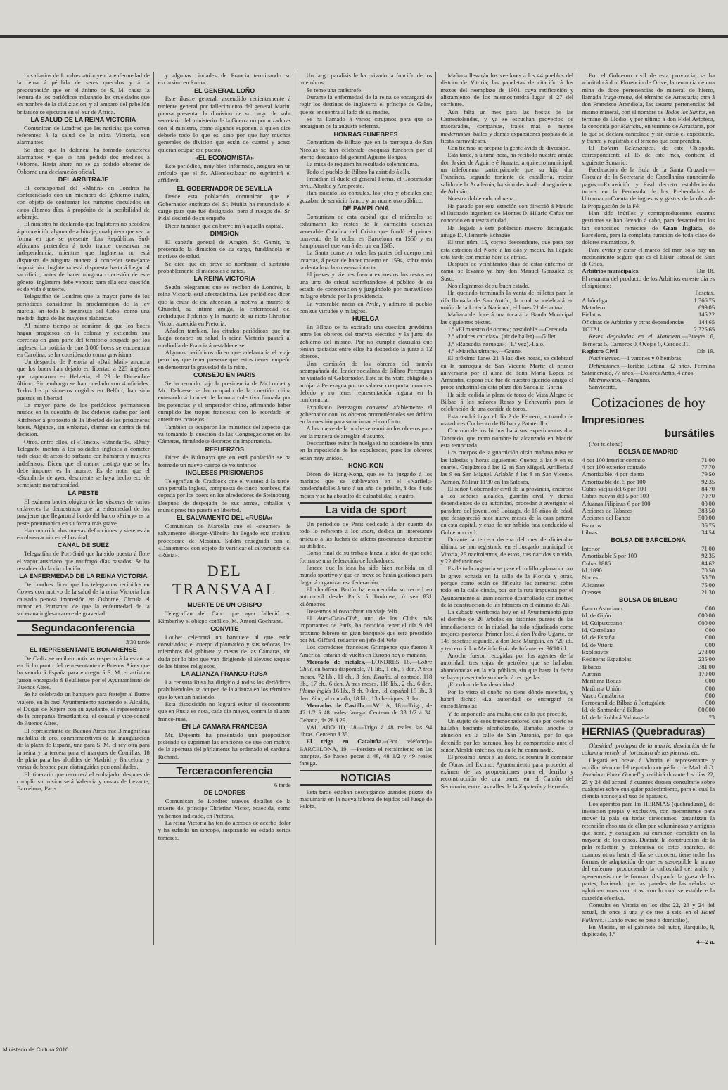Los diarios de Londres atribuyen la enfermedad de la reina á pérdida de seres queridos y á la preocupación que en el ánimo de S. M. causa la lectura de los periódicos relatando las crueldades que en nombre de la civilziación, y al amparo del pabellón británico se ejecutan en el Sur de Africa.
LA SALUD DE LA REINA VICTORIA
Comunican de Londres que las noticias que corren referentes á la salud de la reina Victoria, son alarmantes.
Se dice que la dolencia ha tomado caracteres alarmantes y que se han pedido dos médicos á Osborne. Hasta ahora no se ga podido obtener de Osborne una declaración oficial.
DEL ARBITRAJE
El corresponsal del «Matin» en Londres ha conferenciado con un miembro del gobierno inglés, con objeto de confirmar los rumores circulados en estos últimos días, á propósito de la posibilidad de arbitraje.
El ministro ha declarado que Inglaterra no accederá á proposición alguna de arbitraje, cualquiera que sea la forma en que se presente. Las Repúblicas Sud-africanas pretenden á todo trance conservar su independencia, mientras que Inglaterra no está dispuesta de ninguna manera á conceder semejante imposición. Inglaterra está dispuesta hasta á llegar al sacrificio, antes de hacer ninguna concesión de este género. Inglaterra debe vencer: para ella esta cuestión es de vida ó muerte.
Telegrafían de Londres que la mayor parte de los periódicos consideran la proclamación de la ley marcial en toda la península del Cabo, como una medida digna de las mayores alabanzas.
Al mismo tiempo se admiran de que los boers hagan progresos en la colonia y extiendan sus correrías en gran parte del territorio ocupado por los ingleses. La noticia de que 3.000 boers se encuentran en Carolina, se ha considerado como gravísima.
Un despacho de Pretoria al «Dail Mail» anuncia que los boers han dejado en libertad á 225 ingleses que capturaron en Helvetia, el 29 de Diciembre último. Sin embargo se han quedado con 4 oficiales. Todos los prisioneros cogidos en Belfart, han sido puestos en libertad.
La mayor parte de los periódicos permanecen mudos en la cuestión de las órdenes dadas por lord Kitchener á propósito de la libertad de los prisioneros boers. Algunos, sin embargo, claman en contra de tal decisión.
Otros, entre ellos, el «Times», «Standard», «Daily Telegrat» incitan á los soldados ingleses á cometer toda clase de actos de barbarie con hombres y mujeres indefensos. Dicen que el menor castigo que se les debe imponer es la muerte. Es de notar que el «Standard» de ayer, desmiente se haya hecho eco de semejante monstruosidad.
LA PESTE
El exámen bacteriológico de las visceras de varios cadáveres ha demostrado que la enfermedad de los pasajeros que llegaron á bordo del barco «Friary» es la peste pneumonica en su forma más grave.
Han ocurrido dos nuevas defunciones y siete están en observación en el hospital.
CANAL DE SUEZ
Telegrafían de Port-Said que ha sido puesto á flote el vapor austriaco que naufragó días pasados. Se ha restablecido la circulación.
LA ENFERMEDAD DE LA REINA VICTORIA
De Londres dicen que los telegramas recibidos en Cowes con motivo de la salud de la reina Victoria han causado penosa impresión en Osborne. Circula el rumor en Portsmou de que la enfermedad de la soberana inglesa carece de gravedad.
Segundaconferencia
3'30 tarde
EL REPRESENTANTE BONARENSE
De Cadiz se reciben noticias respecto á la estancia en dicho punto del representante de Buenos Aires que ha venido á España para entregar á S. M. el artístico jarron encargado á Beullierue por el Ayuntamiento de Buenos Aires.
Se ha celebrado un banquete para festejar al ilustre viajero, en la casa Ayuntamiento asistiendo el Alcalde, el Duque de Nájera con su ayudante, el representante de la compañía Trasatlántica, el consul y vice-consul de Buenos Aires.
El representante de Buenos Aires trae 3 magnificas medallas de oro, conmemorativas de la inauguracion de la plaza de España, una para S. M. el rey otra para la reina y la tercera para el marques de Comillas, 18 de plata para los alcaldes de Madrid y Barcelona y varias de bronce para distinguidas personalidades.
El itinerario que recorrerá el embajador despues de cumplir su mision será Valencia y costas de Levante, Barcelona, Paris
y algunas ciudades de Francia terminando su excursion en Roma.
EL GENERAL LOÑO
Este ilustre general, ascendido recientemente á teniente general por fallecimiento del general Marin, piensa presentar la dimision de su cargo de sub-secretario del ministerio de la Guerra no por rozaduras con el ministro, como algunos suponen, á quien dice deberle todo lo que es, sino por que hay muchos generales de division que están de cuartel y acaso quieran ocupar ese puesto.
«EL ECONOMISTA»
Este periódico, muy bien informado, asegura en un artículo que el Sr. Allendesalazar no suprimirá el affidavit.
EL GOBERNADOR DE SEVILLA
Desde esta población comunican que el Gobernador sustituto del Sr. Muñiz ha renunciado el cargo para que fué designado, pero á ruegos del Sr. Pidal desistió de su empeño.
Dicen también que en breve irá á aquella capital.
DIMISION
El capitán general de Aragón, Sr. Gamir, ha presentado la dimisión de su cargo, fundándola en motivos de salud.
Se dice que en breve se nombrará el sustituto, probablemente el miércoles ó antes.
LA REINA VICTORIA
Según telegramas que se reciben de Londres, la reina Victoria está afectadísima. Los periódicos dicen que la causa de esa afección la motiva la muerte de Churchil, su íntima amiga, la enfermedad del archiduque Federico y la muerte de su nieto Christian Victor, acaecida en Pretoria.
Añaden tambien, los citados periódicos que tan luego recobre su salud la reina Victoria pasará al mediodía de Francia á restablecerse.
Algunos periódicos dicen que adelantaría el viaje pero hay que tener presente que estos tienen empeño en demostrar la gravedad de la reina.
CONSEJO EN PARIS
Se ha reunido bajo la presidencia de Mr.Loubet y Mr. Delcasse se ha ocupado de la cuestión china enterando á Loubet de la nota colectiva firmada por las potencias y el emperador chino, afirmando haber cumplido las tropas francesas con lo acordado en anteriores consejos.
Tambien se ocuparon los ministros del aspecto que va tomando la cuestión de las Congregaciones en las Cámaras, firmándose decretos sin importancia.
REFUERZOS
Dicen de Buluxayo qne en está población se ha formado un nuevo cuerpo de voluntarios.
INGLESES PRISIONEROS
Telegrafían de Craddock qne el viernes á la tarde, una patrulla inglesa, compuesta de cinco hombres, fué copada por los boers en los alrededores de Steinoburg. Después de despojada de sus armas, caballos y municipnes fué puesta en libertad.
EL SALVAMENTO DEL «RUSIA»
Comunican de Marsella que el «steamer» de salvamento «Berger-Vilhein» ha llegado esta mañana procedente de Messina. Saldrá enseguida con el «Danemark» con objeto de verificar el salvamento del «Rusia».
DEL TRANSVAAL
MUERTE DE UN OBISPO
Telegrafían del Cabo que ayer falleció en Kimberley el obispo cotólico, M. Antoni Gochrane.
CONVITE
Loubet celebrará un banquete al que están convidados; el cuerpo diplomático y sus señoras, los miembros del gabinete y mesas de las Cámaras, sin duda por lo bien que van dirigiendo el alevoso saqueo de los bienes religiosos.
LA ALIANZA FRANCO-RUSA
La censura Rusa ha dirigido á todos los deriódicos prahibiéndoles se ocupen de la alianza en los términos que lo venian haciendo.
Esta disposición no logrará evitar el descontento que en Rusia se nota, cada dia mayor, contra la alianza franco-rusa.
EN LA CAMARA FRANCESA
Mr. Dejeante ha presentado una proposicion pidiendo se supriman las oraciones de que con motivo de la apertura del párlaments ha ordenado el cardenal Richard.
Terceraconferencia
6 tarde
DE LONDRES
Comunican de Londres nuevos detalles de la muerte del príncipe Christian Victor, acaecida, como ya hemos indicado, en Pretoria.
La reina Victoria ha tenido accesos de acerbo dolor y ha sufrido un síncope, inspirando su estado serios temores.
Un largo paralisis le ha privado la función de los miembros.
Se teme una catástrofe.
Durante la enfermedad de la reina se encargará de regir los destinos de Inglaterra el príncipe de Gales, que se encuentra al lado de su madre.
Se ha llamado á varios cirujanos para que se encarguen de la augusta enferma.
HONRAS FUNEBRES
Comunican de Bilbao que en la parroquia de San Nicolás se han celebrado exequias fúnebres por el eterno descanso del general Aguirre Bengoa.
La misa de requiem ha resultado solemnísima.
Todo el pueblo de Bilbao ha asistido á ella.
Presidían el duelo el general Porras, el Gobernador civil, Alcalde y Arcipreste.
Han asistido los cónsules, los jefes y oficiales que gozaban de servicio franco y un numeroso público.
DE PAMPLONA
Comunican de esta capital que el miércoles se exhumarán los restos de la carmelita descalza venerable Catalina del Cristo que fundó el primer convento de la orden en Barcelona en 1550 y en Pamplona el que van á derruir en 1583.
La Santa conserva todas las partes del cuerpo casi intactas, á pesar de haber muerto en 1594, sobre todo la dentadura la conserva intacta.
El jueves y viernes fueron expuestos los restos en una urna de cristal asombrándose el público de su estado de conservacion y juzgándolo por maravilloso milagro obrado por la providencia.
La venerable nació en Avila, y admiró al pueblo con sus virtudes y milagros.
HUELGA
En Bilbao se ha excitado una cuestion gravísima entre los obreros del tranvía eléctrico y la junta de gobierno del mismo. Por no cumplir clausulas que tenian pactadas entre ellos ha despedido la junta á 12 obreros.
Una comisión de los obreros del tranvía acompañada del leader socialista de Bilbao Perezagua ha visitado al Gobernador. Este se ha visto obligado á arrojar á Perezagua por no saberse comportar como es debido y no tener representación alguna en la conferencia.
Expulsado Perezagua conversó afablemente el gobernador con los obreros prometiéndoles ser árbitro en la cuestión para solucionar el conflicto.
A las nueve de la noche se reunirán los obreros para ver la manera de arreglar el asunto.
Desconfiase evitar la huelga si no consiente la junta en la reposición de los expulsados, pues los obreros están muy unidos.
HONG-KON
Dicen de Hong-Kong, que se ha juzgado á los marinos que se sublevaron en el «Narfiel;» condenándoles á uno á un año de prisión, á dos á seis méses y se ha absuelto de culpabilidad a cuatro.
La vida de sport
Un periódico de París dedicado á dar cuenta de todo lo referente á los sport, dedica un interesante artículo á las luchas de atletas procurando demostrar su utilidad.
Como final de su trabajo lanza la idea de que debe formarse una federación de luchadores.
Parece que la idea ha sido bien recibida en el mundo sportivo y que en breve se harán gestiones para llegar á organizar esa federación.
El chauffeur Bertín ha emprendido su record en automovil desde París á Toulouse, ó sea 831 kilómetros.
Deseamos al recordman un viaje feliz.
El Auto-Ciclo-Club, uno de los Clubs más importantes de París, ha decidido tener el día 9 del próximo febrero un gran banquete que será presidido por M. Giffard, redactor en jefe del Velo.
Los corredores franceses Grimpenos que fueron á América, estarán de vuelta en Europa hoy ó mañana.
Mercado de metales.—LONDRES 18.—Cobre Chili, en barras disponible, 71 lib., 1 ch., 6 den. A tres meses, 72 lib., 11 ch., 3 den. Estaño, al contado, 118 lib., 17 ch., 6 den. A tres meses, 118 lib., 2 ch., 6 den. Plomo inglés 16 lib., 8 ch. 9 den. Id. español 16 lib., 3 den. Zinc, al contado, 18 lib., 13 cheniques, 9 den.
Mercados de Castilla.—AVILA, 18.—Trigo, de 47 1/2 á 48 reales fanega. Centeno de 33 1/2 á 34. Cebada, de 28 á 29.
VALLADOLID, 18.—Trigo á 48 reales las 94 libras. Centeno á 35.
El trigo en Cataluña.--(Por teléfono)--BARCELONA, 19. —Persiste el retraimiento en las compras. Se hacen pocas á 48, 48 1/2 y 49 reales fanega.
NOTICIAS
Esta tarde estaban descargando grandes piezas de maquinaria en la nueva fábrica de tejidos del Juego de Pelota.
Mañana llevarán los veedores á los 44 pueblos del distrito de Vitoria, las papeletas de citación á los mozos del reemplazo de 1901, cuya ratificación y alistamiento de los mismos,tendrá lugar el 27 del corriente.
Aún falta un mes para las fiestas de las Carnestolendas, y ya se escuchan proyectos de mascaradas, comparsas, trajes mas ó menos modernistas, bailes y demás expansiones propias de la fiesta carravalesca.
Con tiempo se prepara la gente ávida de diversión.
Esta tarde, á última hora, ha recibido nuestro amigo don Javier de Aguirre é Iturrate, arquitecto municipal, un telefonema participándole que su hijo don Francisco, segundo teniente de caballería, recien salido de la Academia, ha sido destinado al regimiento de Arlabán.
Nuestra doble enhorabuena.
Ha pasado por esta estación con direcció á Madrid el ilustrado ingeniero de Montes D. Hilario Cañas tan conocido en nuestra ciudad.
Ha llegado á esta población nuestro distinguido amigo D. Clemente Echagüe.
El tren núm. 15, correo descendente, que pasa por esta estación del Norte á las dos y media, ha llegado esta tarde con media hora de atraso.
Después de veintitantos días de estar enfermo en cama, se levantó ya hoy don Manuel González de Suso.
Nos alegramos de su buen estado.
Ha quedado terminada la venta de billetes para la rifa llamada de San Antón, la cual se celebrará en unión de la Lotería Nacional, el lunes 21 del actual.
Mañana de doce á una tocará la Banda Municipal las siguientes piezas.
1.º «El maestro de obras»; pasodoble.—Cereceda.
2.º «Dulces caricias»; (air de ballet).—Gillet.
3.º «Rapsodia noruega»; (1.ª vez).-Lalo.
4.º «Marcha tártara».—Ganne.
El próximo lunes 21 á las diez horas, se celebrará en la parroquia de San Vicente Martir el primer aniversario por el alma de doña María López de Armentia, esposa que fué de nuestro querido amigo el probo industrial en esta plaza don Sandalio García.
Ha sido cedida la plaza de toros de Vista Alegre de Bilbao á los señores Rosas y Echevarría para la celebración de una corrida de toros.
Esta tendrá lugar el día 2 de Febrero, actuando de matadores Cocherito de Bilbao y Pataterillo.
Con uno de los bichos hará sus experimentos don Tancredo, que tanto nombre ha alcanzado en Madrid esta temporada.
Los cuerpos de la guarnición oirán mañana misa en las iglesias y horas siguientes: Cuenca á las 9 en su cuartel. Guipúzcoa á las 12 en San Miguel. Artillería á las 9 en San Miguel. Arlabán á las 8 en San Vicente. Admón. Militar 11'30 en las Salesas.
El señor Gobernador civil de la provincia, encarece á los señores alcaldes, guardia civil, y demás dependientes de su autoridad, procedan á averiguar el paradero del joven José Loizaga, de 16 años de edad, que desapareció hace nueve meses de la casa paterna en esta capital, y caso de ser habido, sea conducido al Gobierno civil.
Durante la tercera decena del mes de diciembre último, se han registrado en el Juzgado municipal de Vitoria, 25 nacimientos, de estos, tres nacidos sin vida, y 22 defunciones.
Es de toda urgencia se pase el rodillo aplanador por la grava echada en la calle de la Florida y otras, porque como están se dificulta los arrastres; sobre todo en la calle citada, por ser la ruta impuesta por el Ayuntamiento al gran acarreo desarrollado con motivo de la construcción de las fábricas en el camino de Ali.
La subasta verificada hoy en el Ayuntamiento para el derribo de 26 árboles en distintos puntos de las inmediaciones de la ciudad, ha sido adjudicada como mejores postores: Primer lote, á don Pedro Ugarte, en 145 pesetas; segundo, á don José Murguía, en 720 id., y tercero á don Melitón Ruiz de Infante, en 96'10 id.
Anoche fueron recogidas por los agentes de la autoridad, tres cajas de petróleo que se hallaban abandonadas en la vía pública, sin que hasta la fecha se haya presentado su dueño á recogerlas.
¡El colmo de los descuidos!
Por lo visto el dueño no tiene dónde meterlas, y habrá dicho: «La autoridad se encargará de custodiármelas
Y de imponerle una multa, que es lo que procede.
Un sujeto de esos trasnochadores, que por cierto se hallaba bastante alcoholizado, llamaba anoche la atención en la calle de San Antonio, por lo que detenido por los serenos, hoy ha comparecido ante el señor Alcalde interino, quien le ha conminado.
El próximo lunes á las doce, se reunirá la comisión de Obras del Excmo. Ayuntamiento para proceder al exámen de las proposiciones para el derribo y reconstrucción de una pared en el Cantón del Seminario, entre las calles de la Zapatería y Herrería.
Por el Gobierno civil de esta provincia, se ha admitido á don Florencio de Orive, la renuncia de una mina de doce pertenencias de mineral de hierro, llamada Iruga-rrena, del término de Arrastaria; otra á don Francisco Arandiola, las sesenta pertenencias del mismo mineral, con el nombre de Todos los Santos, en término de Llodio, y por último á don Fidel Astoteca, la conocida por Marichu, en término de Arrastaria, por lo que se declara cancelado y sin curso el expediente, y franco y registrable el terreno que comprenden.
El Boletín Eclesiástico, de este Obispado, correspondiente al 15 de este mes, contiene el siguiente Sumario:
Predicación de la Bula de la Santa Cruzada.—Circular de la Secretaría de Capellanías anunciando pagos.—Exposición y Real decreto estableciendo turnos en la Península de los Prebendados de Ultramar.—Cuenta de ingresos y gastos de la obra de la Propagación de la Fé.
Han sido inútiles y contraproducentes cuantas gestiones se han llevado á cabo, para desacreditar los tan conocidos remedios de Grau Inglada, de Barcelona, para la completa curación de toda clase de dolores reumáticos. 9.
Para evitar y curar el mareo del mar, solo hay un medicamento seguro que es el Elixir Estocal de Sáiz de Crlos.
| Arbitrios municipales. | Día 18. |
| El resumen del producto de los Arbitrios en este día es el siguiente: | |
| | Pesetas. |
| Alhóndiga | 1.366'75 |
| Matadero | 699'05 |
| Fielatos | 145'22 |
| Oficinas de Arbitrios y otras dependencias | 144'65 |
| TOTAL | 2.325'65 |
Reses degolladas en el Matadero.—Bueyes 6, Terneras 5, Carneros 0, Ovejas 0, Cerdos 31.
| Registro Civil | Día 19. |
Nacimientos.—1 varones y 0 hembras.
Defunciones.—Toribio Letona, 82 años. Fermina Sataincivice, 77 años.—Dolores Antía, 4 años.
Matrimonios.—Ninguno.
Sanvicente.
Cotizaciones de hoy
Impresiones
bursátiles
(Por teléfono)
BOLSA DE MADRID
| 4 por 100 interior contado | 71'00 |
| 4 por 100 exterior contado | 77'70 |
| Amortizable. 4 por ciento | 79'50 |
| Amortizable del 5 por 100 | 92'35 |
| Cubas viejas del 6 por 100 | 84'70 |
| Cubas nuevas del 5 por 100 | 70'70 |
| Aduanas Filipinas 6 por 100 | 00'00 |
| Acciones de Tabacos | 383'50 |
| Acciones del Banco | 500'00 |
| Francos | 36'75 |
| Libras | 34'54 |
BOLSA DE BARCELONA
| Interior | 71'00 |
| Amortizable 5 por 100 | 92'35 |
| Cubas 1886 | 84'62 |
| Id. 1890 | 70'50 |
| Nortes | 50'70 |
| Alicantes | 75'00 |
| Orenses | 21'30 |
BOLSA DE BILBAO
| Banco Asturiano | 000 |
| Id. de Gijón | 000'00 |
| Id. Guipuzcoano | 000'00 |
| Id. Castellano | 000 |
| Id. de España | 000 |
| Id. de Vitoria | 000 |
| Explosivos | 273'00 |
| Resineras Españolas | 235'00 |
| Tabacos | 381'00 |
| Auroras | 170'00 |
| Marítima Rodas | 000 |
| Marítima Unión | 000 |
| Vasco Cantábrica | 000 |
| Ferrocarril de Bilbao á Portugalete | 000 |
| Id. de Santander á Bilbao | 00'000 |
| Id. de la Robla á Valmaseda | 73 |
HERNIAS (Quebraduras)
Obesidad, prolapso de la matriz, desviación de la columna vertebral, torcedura de las piernas, etc.
Llegará en breve á Vitoria el representante y auxiliar técnico del reputado ortopédico de Madrid D. Jerónimo Farré Gamell y recibirá durante los días 22, 23 y 24 del actual, á cuantos deseen consultarle sobre cualquier sobre cualquier padecimiento, para el cual la ciencia aconseja el uso de aparatos.
Los aparatos para las HERNIAS (quebraduras), de invención propia y exclusiva, con mecanismos para mover la pala en todas direcciones, garantizan la retención absoluta de ellas por voluminosas y antiguas que sean, y consiguen su curación completa en la mayoría de los casos. Distinta la construcción de la pala reductora y contentiva de estos aparatos, de cuantos otros hasta el día se conocen, tiene todas las formas de adaptación de que es susceptible la mano del enfermo, produciendo la callosidad del anillo y apeneurosis que le forman, disipando la grasa de las partes, haciendo que las paredes de las células se aglutinen unas con otras, con lo cual se establece la curación efectiva.
Consulta en Vitoria en los días 22, 23 y 24 del actual, de once á una y de tres á seis, en el Hotel Pallares. (Dando aviso se pasa á domicilio).
En Madrid, en el gabinete del autor, Barquillo, 8, duplicado, 1.º
4—2 a.
Ministerio de Cultura 2010